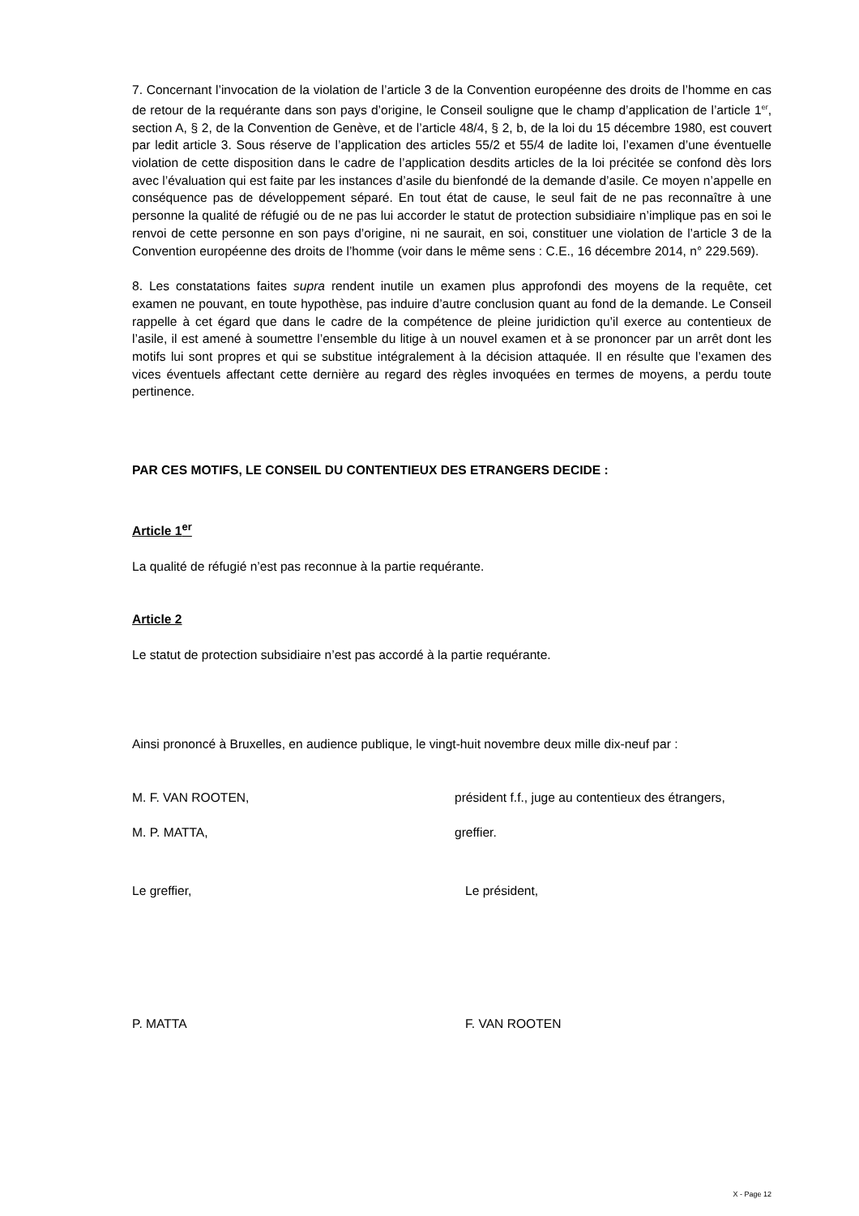7. Concernant l’invocation de la violation de l’article 3 de la Convention européenne des droits de l’homme en cas de retour de la requérante dans son pays d’origine, le Conseil souligne que le champ d’application de l’article 1<sup>er</sup>, section A, § 2, de la Convention de Genève, et de l’article 48/4, § 2, b, de la loi du 15 décembre 1980, est couvert par ledit article 3. Sous réserve de l’application des articles 55/2 et 55/4 de ladite loi, l’examen d’une éventuelle violation de cette disposition dans le cadre de l’application desdits articles de la loi précitée se confond dès lors avec l’évaluation qui est faite par les instances d’asile du bienfondé de la demande d’asile. Ce moyen n’appelle en conséquence pas de développement séparé. En tout état de cause, le seul fait de ne pas reconnaître à une personne la qualité de réfugié ou de ne pas lui accorder le statut de protection subsidiaire n’implique pas en soi le renvoi de cette personne en son pays d’origine, ni ne saurait, en soi, constituer une violation de l’article 3 de la Convention européenne des droits de l’homme (voir dans le même sens : C.E., 16 décembre 2014, n° 229.569).
8. Les constatations faites supra rendent inutile un examen plus approfondi des moyens de la requête, cet examen ne pouvant, en toute hypothèse, pas induire d’autre conclusion quant au fond de la demande. Le Conseil rappelle à cet égard que dans le cadre de la compétence de pleine juridiction qu’il exerce au contentieux de l’asile, il est amené à soumettre l’ensemble du litige à un nouvel examen et à se prononcer par un arrêt dont les motifs lui sont propres et qui se substitue intégralement à la décision attaquée. Il en résulte que l’examen des vices éventuels affectant cette dernière au regard des règles invoquées en termes de moyens, a perdu toute pertinence.
PAR CES MOTIFS, LE CONSEIL DU CONTENTIEUX DES ETRANGERS DECIDE :
Article 1<sup>er</sup>
La qualité de réfugié n’est pas reconnue à la partie requérante.
Article 2
Le statut de protection subsidiaire n’est pas accordé à la partie requérante.
Ainsi prononcé à Bruxelles, en audience publique, le vingt-huit novembre deux mille dix-neuf par :
M. F. VAN ROOTEN, président f.f., juge au contentieux des étrangers,
M. P. MATTA, greffier.
Le greffier, Le président,
P. MATTA F. VAN ROOTEN
X - Page 12